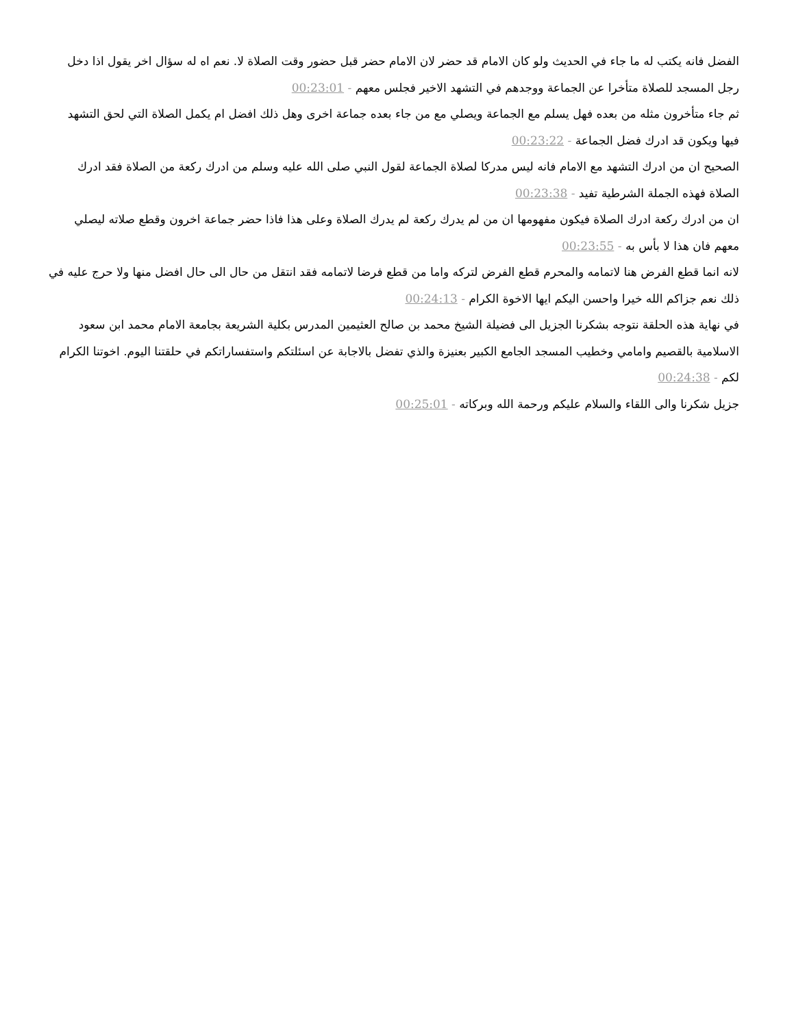الفضل فانه يكتب له ما جاء في الحديث ولو كان الامام قد حضر لان الامام حضر قبل حضور وقت الصلاة لا. نعم اه له سؤال اخر يقول اذا دخل رجل المسجد للصلاة متأخرا عن الجماعة ووجدهم في التشهد الاخير فجلس معهم - 00:23:01
ثم جاء متأخرون مثله من بعده فهل يسلم مع الجماعة ويصلي مع من جاء بعده جماعة اخرى وهل ذلك افضل ام يكمل الصلاة التي لحق التشهد فيها ويكون قد ادرك فضل الجماعة - 00:23:22
الصحيح ان من ادرك التشهد مع الامام فانه ليس مدركا لصلاة الجماعة لقول النبي صلى الله عليه وسلم من ادرك ركعة من الصلاة فقد ادرك الصلاة فهذه الجملة الشرطية تفيد - 00:23:38
ان من ادرك ركعة ادرك الصلاة فيكون مفهومها ان من لم يدرك ركعة لم يدرك الصلاة وعلى هذا فاذا حضر جماعة اخرون وقطع صلاته ليصلي معهم فان هذا لا بأس به - 00:23:55
لانه انما قطع الفرض هنا لاتمامه والمحرم قطع الفرض لتركه واما من قطع فرضا لاتمامه فقد انتقل من حال الى حال افضل منها ولا حرج عليه في ذلك نعم جزاكم الله خيرا واحسن اليكم ايها الاخوة الكرام - 00:24:13
في نهاية هذه الحلقة نتوجه بشكرنا الجزيل الى فضيلة الشيخ محمد بن صالح العثيمين المدرس بكلية الشريعة بجامعة الامام محمد ابن سعود الاسلامية بالقصيم وامامي وخطيب المسجد الجامع الكبير بعنيزة والذي تفضل بالاجابة عن اسئلتكم واستفساراتكم في حلقتنا اليوم. اخوتنا الكرام لكم - 00:24:38
جزيل شكرنا والى اللقاء والسلام عليكم ورحمة الله وبركاته - 00:25:01